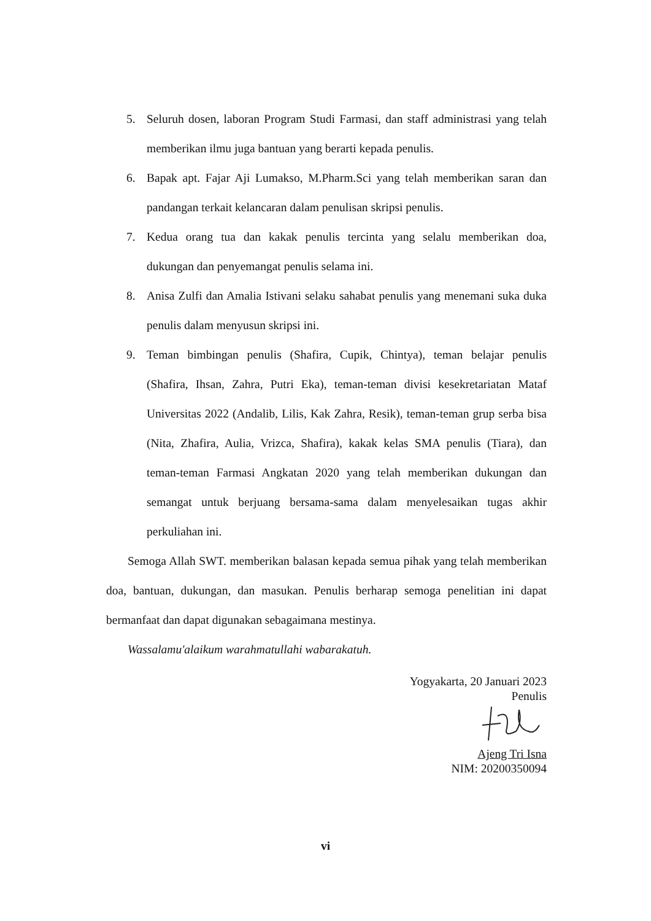5. Seluruh dosen, laboran Program Studi Farmasi, dan staff administrasi yang telah memberikan ilmu juga bantuan yang berarti kepada penulis.
6. Bapak apt. Fajar Aji Lumakso, M.Pharm.Sci yang telah memberikan saran dan pandangan terkait kelancaran dalam penulisan skripsi penulis.
7. Kedua orang tua dan kakak penulis tercinta yang selalu memberikan doa, dukungan dan penyemangat penulis selama ini.
8. Anisa Zulfi dan Amalia Istivani selaku sahabat penulis yang menemani suka duka penulis dalam menyusun skripsi ini.
9. Teman bimbingan penulis (Shafira, Cupik, Chintya), teman belajar penulis (Shafira, Ihsan, Zahra, Putri Eka), teman-teman divisi kesekretariatan Mataf Universitas 2022 (Andalib, Lilis, Kak Zahra, Resik), teman-teman grup serba bisa (Nita, Zhafira, Aulia, Vrizca, Shafira), kakak kelas SMA penulis (Tiara), dan teman-teman Farmasi Angkatan 2020 yang telah memberikan dukungan dan semangat untuk berjuang bersama-sama dalam menyelesaikan tugas akhir perkuliahan ini.
Semoga Allah SWT. memberikan balasan kepada semua pihak yang telah memberikan doa, bantuan, dukungan, dan masukan. Penulis berharap semoga penelitian ini dapat bermanfaat dan dapat digunakan sebagaimana mestinya.
Wassalamu'alaikum warahmatullahi wabarakatuh.
Yogyakarta, 20 Januari 2023
Penulis
Ajeng Tri Isna
NIM: 20200350094
vi